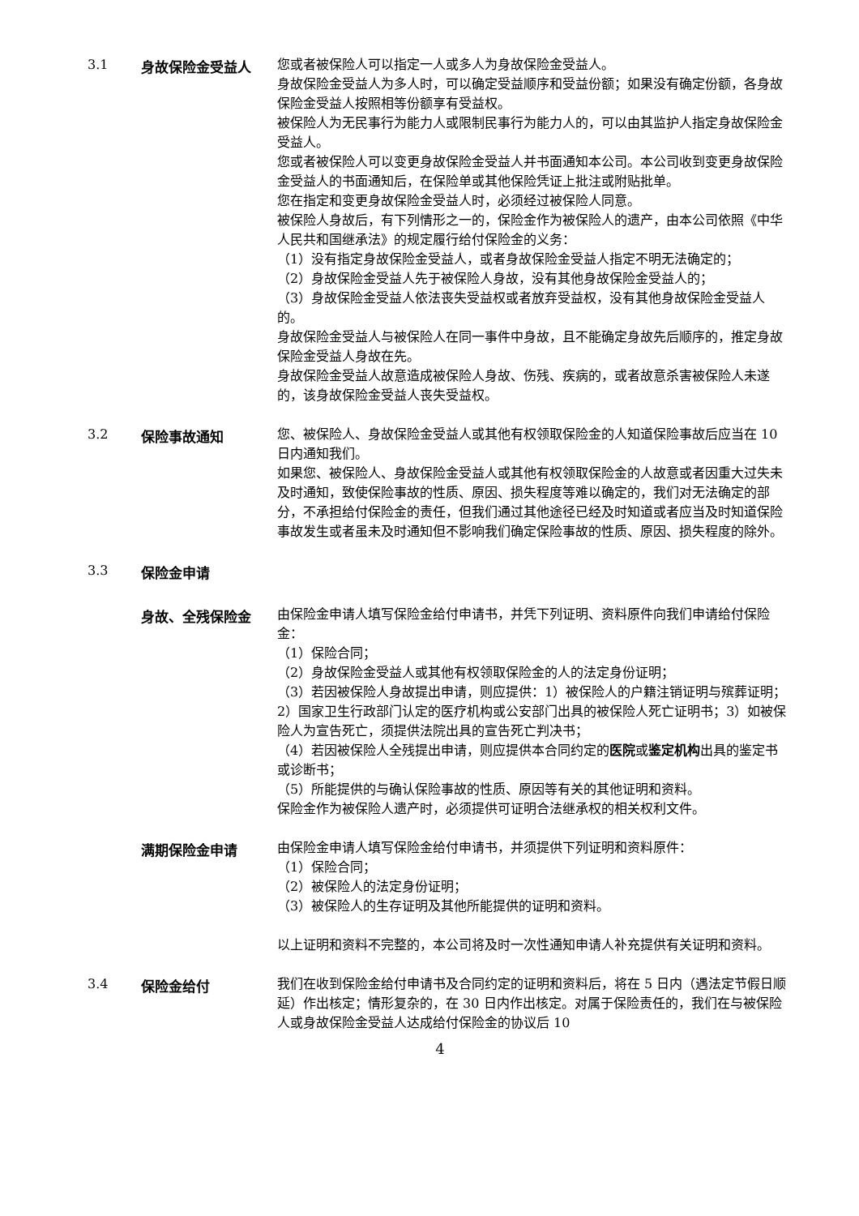3.1
身故保险金受益人
您或者被保险人可以指定一人或多人为身故保险金受益人。
身故保险金受益人为多人时，可以确定受益顺序和受益份额；如果没有确定份额，各身故保险金受益人按照相等份额享有受益权。
被保险人为无民事行为能力人或限制民事行为能力人的，可以由其监护人指定身故保险金受益人。
您或者被保险人可以变更身故保险金受益人并书面通知本公司。本公司收到变更身故保险金受益人的书面通知后，在保险单或其他保险凭证上批注或附贴批单。
您在指定和变更身故保险金受益人时，必须经过被保险人同意。
被保险人身故后，有下列情形之一的，保险金作为被保险人的遗产，由本公司依照《中华人民共和国继承法》的规定履行给付保险金的义务：
（1）没有指定身故保险金受益人，或者身故保险金受益人指定不明无法确定的；
（2）身故保险金受益人先于被保险人身故，没有其他身故保险金受益人的；
（3）身故保险金受益人依法丧失受益权或者放弃受益权，没有其他身故保险金受益人的。
身故保险金受益人与被保险人在同一事件中身故，且不能确定身故先后顺序的，推定身故保险金受益人身故在先。
身故保险金受益人故意造成被保险人身故、伤残、疾病的，或者故意杀害被保险人未遂的，该身故保险金受益人丧失受益权。
3.2
保险事故通知
您、被保险人、身故保险金受益人或其他有权领取保险金的人知道保险事故后应当在 10 日内通知我们。
如果您、被保险人、身故保险金受益人或其他有权领取保险金的人故意或者因重大过失未及时通知，致使保险事故的性质、原因、损失程度等难以确定的，我们对无法确定的部分，不承担给付保险金的责任，但我们通过其他途径已经及时知道或者应当及时知道保险事故发生或者虽未及时通知但不影响我们确定保险事故的性质、原因、损失程度的除外。
3.3
保险金申请
身故、全残保险金
由保险金申请人填写保险金给付申请书，并凭下列证明、资料原件向我们申请给付保险金：
（1）保险合同；
（2）身故保险金受益人或其他有权领取保险金的人的法定身份证明；
（3）若因被保险人身故提出申请，则应提供：1）被保险人的户籍注销证明与殡葬证明；2）国家卫生行政部门认定的医疗机构或公安部门出具的被保险人死亡证明书；3）如被保险人为宣告死亡，须提供法院出具的宣告死亡判决书；
（4）若因被保险人全残提出申请，则应提供本合同约定的医院或鉴定机构出具的鉴定书或诊断书；
（5）所能提供的与确认保险事故的性质、原因等有关的其他证明和资料。
保险金作为被保险人遗产时，必须提供可证明合法继承权的相关权利文件。
满期保险金申请
由保险金申请人填写保险金给付申请书，并须提供下列证明和资料原件：
（1）保险合同；
（2）被保险人的法定身份证明；
（3）被保险人的生存证明及其他所能提供的证明和资料。
以上证明和资料不完整的，本公司将及时一次性通知申请人补充提供有关证明和资料。
3.4
保险金给付
我们在收到保险金给付申请书及合同约定的证明和资料后，将在 5 日内（遇法定节假日顺延）作出核定；情形复杂的，在 30 日内作出核定。对属于保险责任的，我们在与被保险人或身故保险金受益人达成给付保险金的协议后 10
4